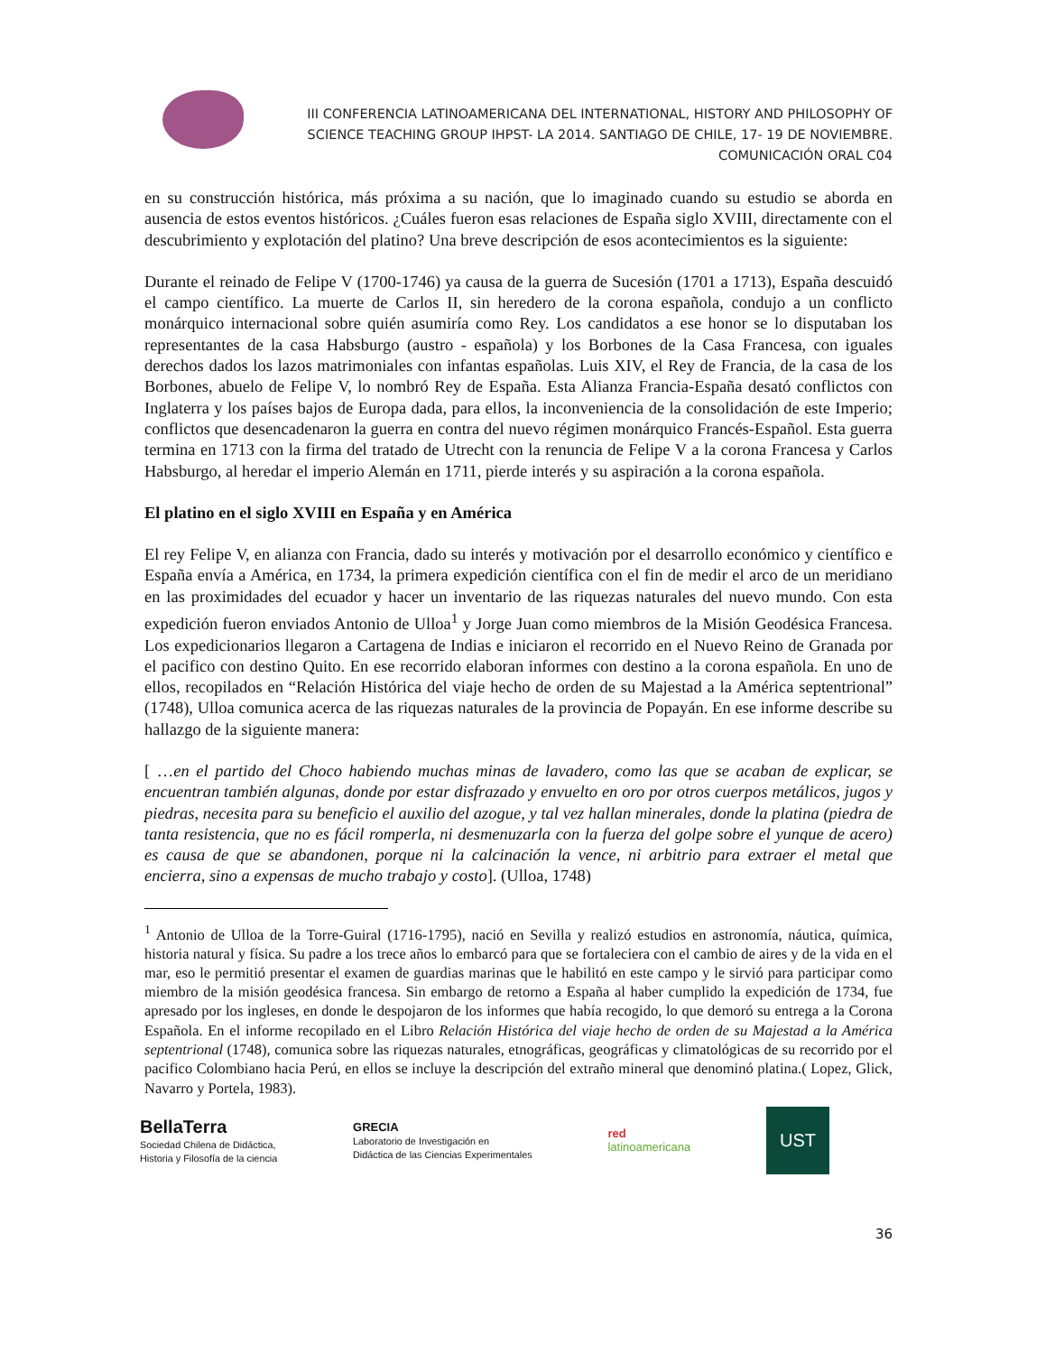III CONFERENCIA LATINOAMERICANA DEL INTERNATIONAL, HISTORY AND PHILOSOPHY OF SCIENCE TEACHING GROUP IHPST- LA 2014. SANTIAGO DE CHILE, 17- 19 DE NOVIEMBRE.
COMUNICACIÓN ORAL C04
en su construcción histórica, más próxima a su nación, que lo imaginado cuando su estudio se aborda en ausencia de estos eventos históricos. ¿Cuáles fueron esas relaciones de España siglo XVIII, directamente con el descubrimiento y explotación del platino? Una breve descripción de esos acontecimientos es la siguiente:
Durante el reinado de Felipe V (1700-1746) ya causa de la guerra de Sucesión (1701 a 1713), España descuidó el campo científico. La muerte de Carlos II, sin heredero de la corona española, condujo a un conflicto monárquico internacional sobre quién asumiría como Rey. Los candidatos a ese honor se lo disputaban los representantes de la casa Habsburgo (austro - española) y los Borbones de la Casa Francesa, con iguales derechos dados los lazos matrimoniales con infantas españolas. Luis XIV, el Rey de Francia, de la casa de los Borbones, abuelo de Felipe V, lo nombró Rey de España. Esta Alianza Francia-España desató conflictos con Inglaterra y los países bajos de Europa dada, para ellos, la inconveniencia de la consolidación de este Imperio; conflictos que desencadenaron la guerra en contra del nuevo régimen monárquico Francés-Español. Esta guerra termina en 1713 con la firma del tratado de Utrecht con la renuncia de Felipe V a la corona Francesa y Carlos Habsburgo, al heredar el imperio Alemán en 1711, pierde interés y su aspiración a la corona española.
El platino en el siglo XVIII en España y en América
El rey Felipe V, en alianza con Francia, dado su interés y motivación por el desarrollo económico y científico e España envía a América, en 1734, la primera expedición científica con el fin de medir el arco de un meridiano en las proximidades del ecuador y hacer un inventario de las riquezas naturales del nuevo mundo. Con esta expedición fueron enviados Antonio de Ulloa<sup>1</sup> y Jorge Juan como miembros de la Misión Geodésica Francesa. Los expedicionarios llegaron a Cartagena de Indias e iniciaron el recorrido en el Nuevo Reino de Granada por el pacifico con destino Quito. En ese recorrido elaboran informes con destino a la corona española. En uno de ellos, recopilados en “Relación Histórica del viaje hecho de orden de su Majestad a la América septentrional” (1748), Ulloa comunica acerca de las riquezas naturales de la provincia de Popayán. En ese informe describe su hallazgo de la siguiente manera:
[ …en el partido del Choco habiendo muchas minas de lavadero, como las que se acaban de explicar, se encuentran también algunas, donde por estar disfrazado y envuelto en oro por otros cuerpos metálicos, jugos y piedras, necesita para su beneficio el auxilio del azogue, y tal vez hallan minerales, donde la platina (piedra de tanta resistencia, que no es fácil romperla, ni desmenuzarla con la fuerza del golpe sobre el yunque de acero) es causa de que se abandonen, porque ni la calcinación la vence, ni arbitrio para extraer el metal que encierra, sino a expensas de mucho trabajo y costo]. (Ulloa, 1748)
<sup>1</sup> Antonio de Ulloa de la Torre-Guiral (1716-1795), nació en Sevilla y realizó estudios en astronomía, náutica, química, historia natural y física. Su padre a los trece años lo embarcó para que se fortaleciera con el cambio de aires y de la vida en el mar, eso le permitió presentar el examen de guardias marinas que le habilitó en este campo y le sirvió para participar como miembro de la misión geodésica francesa. Sin embargo de retorno a España al haber cumplido la expedición de 1734, fue apresado por los ingleses, en donde le despojaron de los informes que había recogido, lo que demoró su entrega a la Corona Española. En el informe recopilado en el Libro Relación Histórica del viaje hecho de orden de su Majestad a la América septentrional (1748), comunica sobre las riquezas naturales, etnográficas, geográficas y climatológicas de su recorrido por el pacifico Colombiano hacia Perú, en ellos se incluye la descripción del extraño mineral que denominó platina.( Lopez, Glick, Navarro y Portela, 1983).
BellaTerra
Sociedad Chilena de Didáctica,
Historia y Filosofía de la ciencia
GRECIA
Laboratorio de Investigación en
Didáctica de las Ciencias Experimentales
red
latinoamericana
UST
36